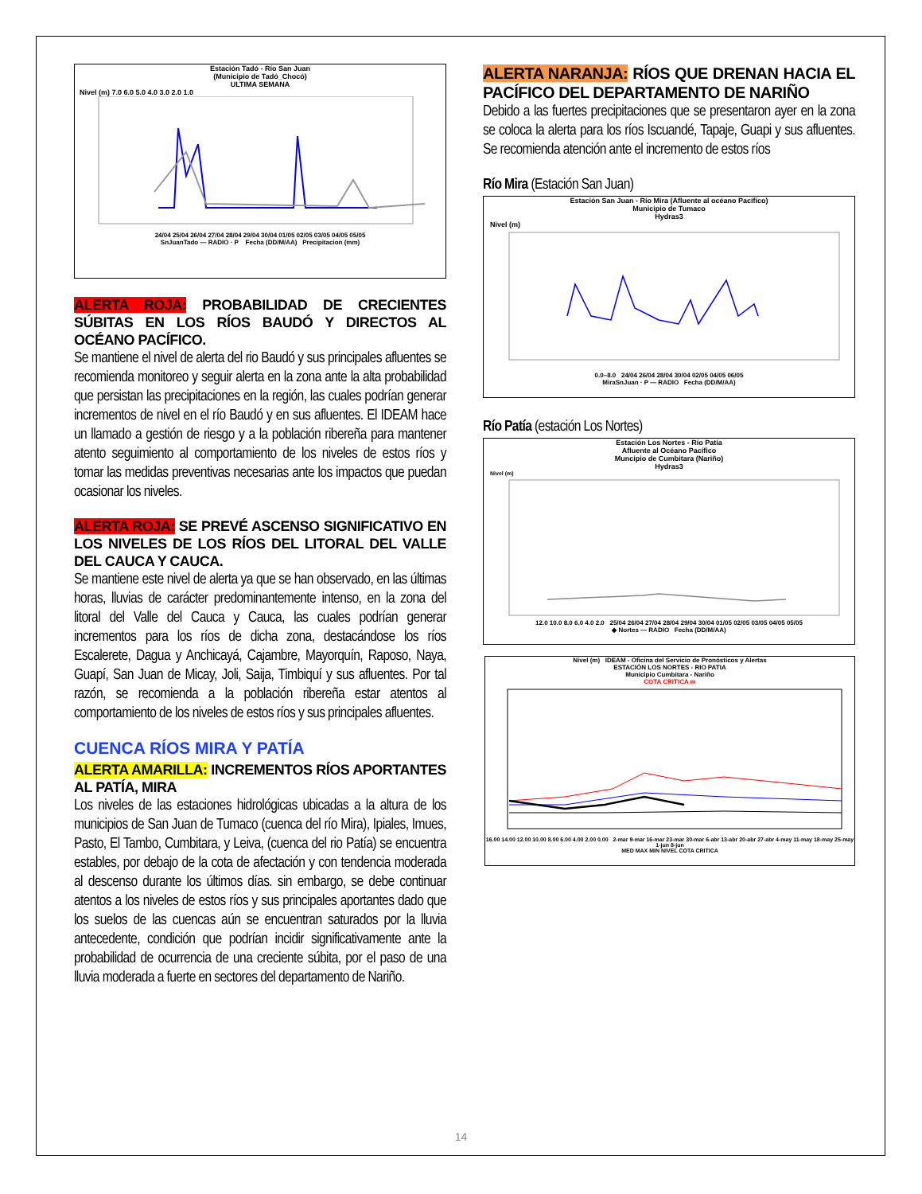Estación Tadó - Río San Juan
(Municipio de Tadó_Chocó)
ULTIMA SEMANA
Nivel (m) 7.0 6.0 5.0 4.0 3.0 2.0 1.0
24/04 25/04 26/04 27/04 28/04 29/04 30/04 01/05 02/05 03/05 04/05 05/05
SnJuanTado — RADIO · P Fecha (DD/M/AA) Precipitacion (mm)
ALERTA ROJA: PROBABILIDAD DE CRECIENTES SÚBITAS EN LOS RÍOS BAUDÓ Y DIRECTOS AL OCÉANO PACÍFICO.
Se mantiene el nivel de alerta del rio Baudó y sus principales afluentes se recomienda monitoreo y seguir alerta en la zona ante la alta probabilidad que persistan las precipitaciones en la región, las cuales podrían generar incrementos de nivel en el río Baudó y en sus afluentes. El IDEAM hace un llamado a gestión de riesgo y a la población ribereña para mantener atento seguimiento al comportamiento de los niveles de estos ríos y tomar las medidas preventivas necesarias ante los impactos que puedan ocasionar los niveles.
ALERTA ROJA: SE PREVÉ ASCENSO SIGNIFICATIVO EN LOS NIVELES DE LOS RÍOS DEL LITORAL DEL VALLE DEL CAUCA Y CAUCA.
Se mantiene este nivel de alerta ya que se han observado, en las últimas horas, lluvias de carácter predominantemente intenso, en la zona del litoral del Valle del Cauca y Cauca, las cuales podrían generar incrementos para los ríos de dicha zona, destacándose los ríos Escalerete, Dagua y Anchicayá, Cajambre, Mayorquín, Raposo, Naya, Guapí, San Juan de Micay, Joli, Saija, Timbiquí y sus afluentes. Por tal razón, se recomienda a la población ribereña estar atentos al comportamiento de los niveles de estos ríos y sus principales afluentes.
CUENCA RÍOS MIRA Y PATÍA
ALERTA AMARILLA: INCREMENTOS RÍOS APORTANTES AL PATÍA, MIRA
Los niveles de las estaciones hidrológicas ubicadas a la altura de los municipios de San Juan de Tumaco (cuenca del río Mira), Ipiales, Imues, Pasto, El Tambo, Cumbitara, y Leiva, (cuenca del rio Patía) se encuentra estables, por debajo de la cota de afectación y con tendencia moderada al descenso durante los últimos días. sin embargo, se debe continuar atentos a los niveles de estos ríos y sus principales aportantes dado que los suelos de las cuencas aún se encuentran saturados por la lluvia antecedente, condición que podrían incidir significativamente ante la probabilidad de ocurrencia de una creciente súbita, por el paso de una lluvia moderada a fuerte en sectores del departamento de Nariño.
ALERTA NARANJA: RÍOS QUE DRENAN HACIA EL PACÍFICO DEL DEPARTAMENTO DE NARIÑO
Debido a las fuertes precipitaciones que se presentaron ayer en la zona se coloca la alerta para los ríos Iscuandé, Tapaje, Guapi y sus afluentes. Se recomienda atención ante el incremento de estos ríos
Río Mira (Estación San Juan)
Estación San Juan - Río Mira (Afluente al océano Pacífico)
Municipio de Tumaco
Hydras3
Nivel (m)
0.0–8.0 24/04 26/04 28/04 30/04 02/05 04/05 06/05
MiraSnJuan · P — RADIO Fecha (DD/M/AA)
Río Patía (estación Los Nortes)
Estación Los Nortes - Río Patía
Afluente al Océano Pacífico
Muncipio de Cumbitara (Nariño)
Hydras3
Nivel (m)
12.0 10.0 8.0 6.0 4.0 2.0 25/04 26/04 27/04 28/04 29/04 30/04 01/05 02/05 03/05 04/05 05/05
◆ Nortes — RADIO Fecha (DD/M/AA)
Nivel (m) IDEAM - Oficina del Servicio de Pronósticos y Alertas
ESTACIÓN LOS NORTES - RIO PATIA
Municipio Cumbitara - Nariño
COTA CRITICA m
16.00 14.00 12.00 10.00 8.00 6.00 4.00 2.00 0.00 2-mar 9-mar 16-mar 23-mar 30-mar 6-abr 13-abr 20-abr 27-abr 4-may 11-may 18-may 25-may 1-jun 8-jun
MED MAX MIN NIVEL COTA CRITICA
14